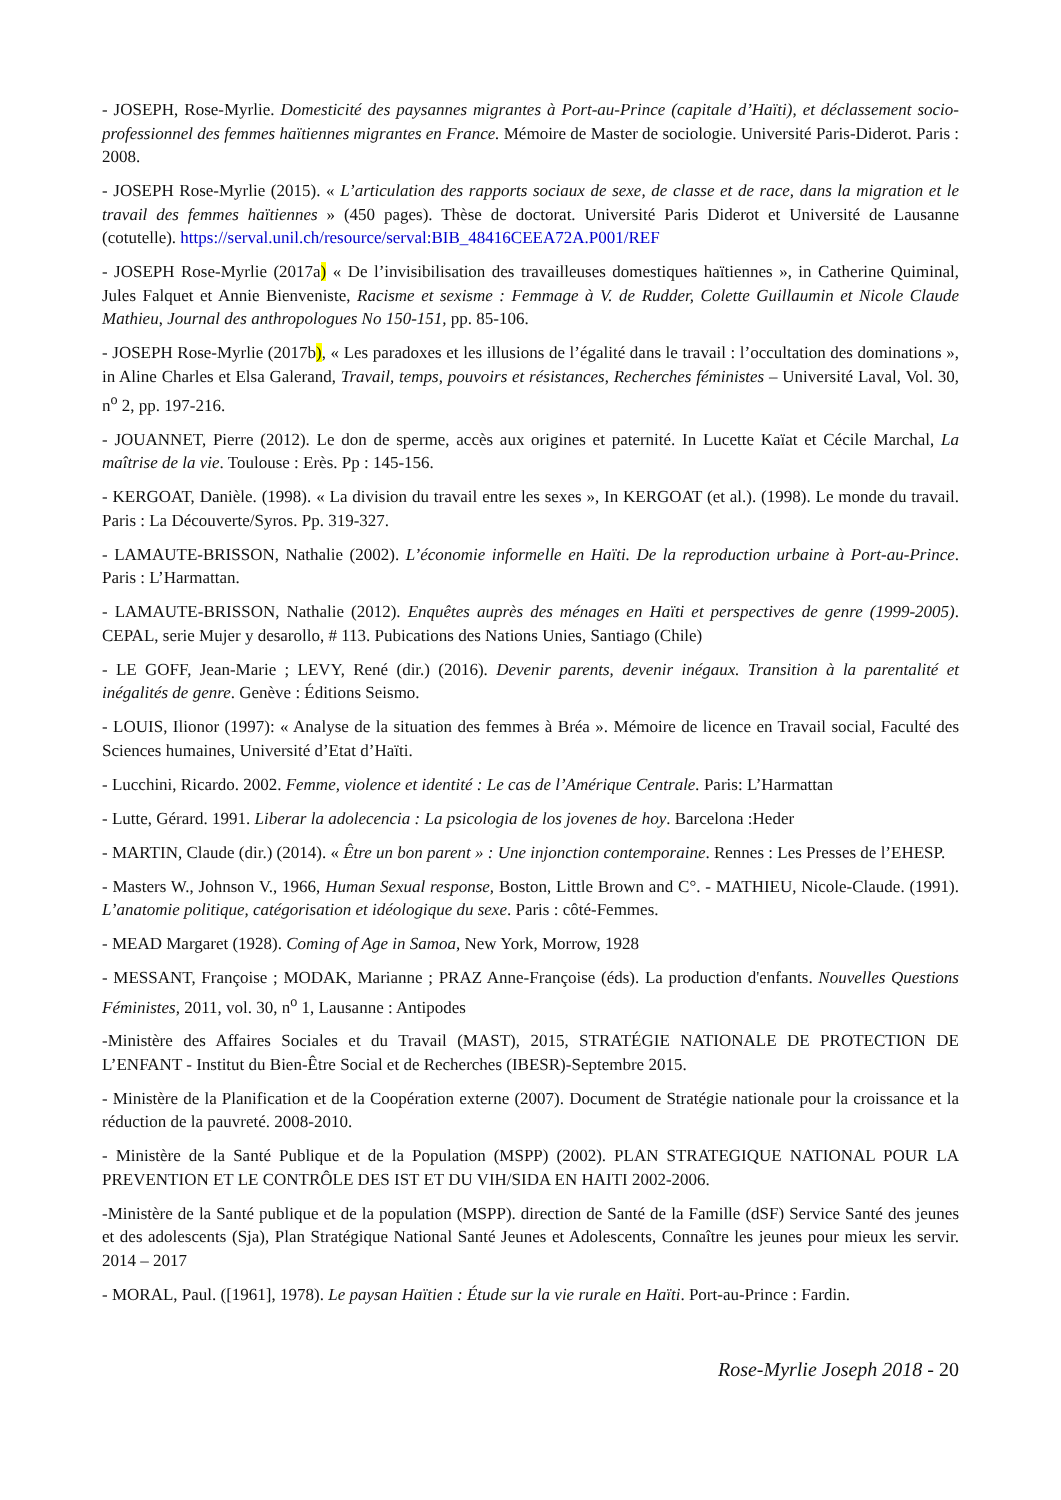- JOSEPH, Rose-Myrlie. Domesticité des paysannes migrantes à Port-au-Prince (capitale d’Haïti), et déclassement socio-professionnel des femmes haïtiennes migrantes en France. Mémoire de Master de sociologie. Université Paris-Diderot. Paris : 2008.
- JOSEPH Rose-Myrlie (2015). « L’articulation des rapports sociaux de sexe, de classe et de race, dans la migration et le travail des femmes haïtiennes » (450 pages). Thèse de doctorat. Université Paris Diderot et Université de Lausanne (cotutelle). https://serval.unil.ch/resource/serval:BIB_48416CEEA72A.P001/REF
- JOSEPH Rose-Myrlie (2017a) « De l’invisibilisation des travailleuses domestiques haïtiennes », in Catherine Quiminal, Jules Falquet et Annie Bienveniste, Racisme et sexisme : Femmage à V. de Rudder, Colette Guillaumin et Nicole Claude Mathieu, Journal des anthropologues No 150-151, pp. 85-106.
- JOSEPH Rose-Myrlie (2017b), « Les paradoxes et les illusions de l’égalité dans le travail : l’occultation des dominations », in Aline Charles et Elsa Galerand, Travail, temps, pouvoirs et résistances, Recherches féministes – Université Laval, Vol. 30, n<sup>o</sup> 2, pp. 197-216.
- JOUANNET, Pierre (2012). Le don de sperme, accès aux origines et paternité. In Lucette Kaïat et Cécile Marchal, La maîtrise de la vie. Toulouse : Erès. Pp : 145-156.
- KERGOAT, Danièle. (1998). « La division du travail entre les sexes », In KERGOAT (et al.). (1998). Le monde du travail. Paris : La Découverte/Syros. Pp. 319-327.
- LAMAUTE-BRISSON, Nathalie (2002). L’économie informelle en Haïti. De la reproduction urbaine à Port-au-Prince. Paris : L’Harmattan.
- LAMAUTE-BRISSON, Nathalie (2012). Enquêtes auprès des ménages en Haïti et perspectives de genre (1999-2005). CEPAL, serie Mujer y desarollo, # 113. Pubications des Nations Unies, Santiago (Chile)
- LE GOFF, Jean-Marie ; LEVY, René (dir.) (2016). Devenir parents, devenir inégaux. Transition à la parentalité et inégalités de genre. Genève : Éditions Seismo.
- LOUIS, Ilionor (1997): « Analyse de la situation des femmes à Bréa ». Mémoire de licence en Travail social, Faculté des Sciences humaines, Université d’Etat d’Haïti.
- Lucchini, Ricardo. 2002. Femme, violence et identité : Le cas de l’Amérique Centrale. Paris: L’Harmattan
- Lutte, Gérard. 1991. Liberar la adolecencia : La psicologia de los jovenes de hoy. Barcelona :Heder
- MARTIN, Claude (dir.) (2014). « Être un bon parent » : Une injonction contemporaine. Rennes : Les Presses de l’EHESP.
- Masters W., Johnson V., 1966, Human Sexual response, Boston, Little Brown and C°. - MATHIEU, Nicole-Claude. (1991). L’anatomie politique, catégorisation et idéologique du sexe. Paris : côté-Femmes.
- MEAD Margaret (1928). Coming of Age in Samoa, New York, Morrow, 1928
- MESSANT, Françoise ; MODAK, Marianne ; PRAZ Anne-Françoise (éds). La production d'enfants. Nouvelles Questions Féministes, 2011, vol. 30, n<sup>o</sup> 1, Lausanne : Antipodes
-Ministère des Affaires Sociales et du Travail (MAST), 2015, STRATÉGIE NATIONALE DE PROTECTION DE L’ENFANT - Institut du Bien-Être Social et de Recherches (IBESR)-Septembre 2015.
- Ministère de la Planification et de la Coopération externe (2007). Document de Stratégie nationale pour la croissance et la réduction de la pauvreté. 2008-2010.
- Ministère de la Santé Publique et de la Population (MSPP) (2002). PLAN STRATEGIQUE NATIONAL POUR LA PREVENTION ET LE CONTRÔLE DES IST ET DU VIH/SIDA EN HAITI 2002-2006.
-Ministère de la Santé publique et de la population (MSPP). direction de Santé de la Famille (dSF) Service Santé des jeunes et des adolescents (Sja), Plan Stratégique National Santé Jeunes et Adolescents, Connaître les jeunes pour mieux les servir. 2014 – 2017
- MORAL, Paul. ([1961], 1978). Le paysan Haïtien : Étude sur la vie rurale en Haïti. Port-au-Prince : Fardin.
Rose-Myrlie Joseph 2018 - 20